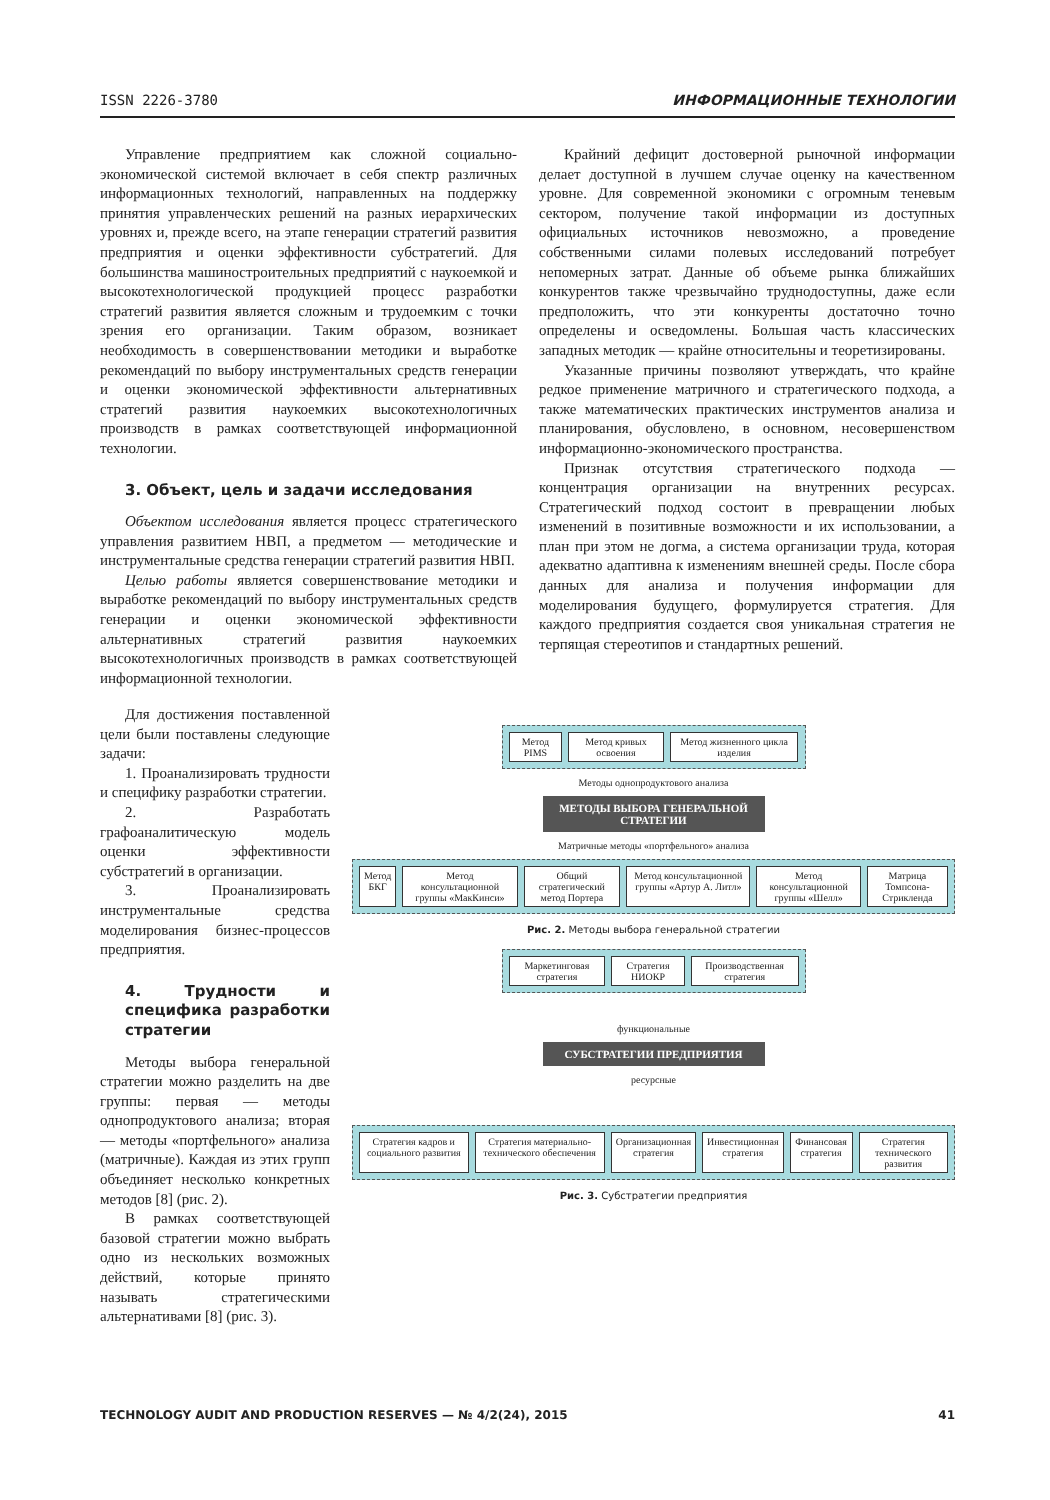ISSN 2226-3780 ИНФОРМАЦИОННЫЕ ТЕХНОЛОГИИ
Управление предприятием как сложной социально-экономической системой включает в себя спектр различных информационных технологий, направленных на поддержку принятия управленческих решений на разных иерархических уровнях и, прежде всего, на этапе генерации стратегий развития предприятия и оценки эффективности субстратегий. Для большинства машиностроительных предприятий с наукоемкой и высокотехнологической продукцией процесс разработки стратегий развития является сложным и трудоемким с точки зрения его организации. Таким образом, возникает необходимость в совершенствовании методики и выработке рекомендаций по выбору инструментальных средств генерации и оценки экономической эффективности альтернативных стратегий развития наукоемких высокотехнологичных производств в рамках соответствующей информационной технологии.
3. Объект, цель и задачи исследования
Объектом исследования является процесс стратегического управления развитием НВП, а предметом — методические и инструментальные средства генерации стратегий развития НВП.
Целью работы является совершенствование методики и выработке рекомендаций по выбору инструментальных средств генерации и оценки экономической эффективности альтернативных стратегий развития наукоемких высокотехнологичных производств в рамках соответствующей информационной технологии.
Крайний дефицит достоверной рыночной информации делает доступной в лучшем случае оценку на качественном уровне. Для современной экономики с огромным теневым сектором, получение такой информации из доступных официальных источников невозможно, а проведение собственными силами полевых исследований потребует непомерных затрат. Данные об объеме рынка ближайших конкурентов также чрезвычайно труднодоступны, даже если предположить, что эти конкуренты достаточно точно определены и осведомлены. Большая часть классических западных методик — крайне относительны и теоретизированы.
Указанные причины позволяют утверждать, что крайне редкое применение матричного и стратегического подхода, а также математических практических инструментов анализа и планирования, обусловлено, в основном, несовершенством информационно-экономического пространства.
Признак отсутствия стратегического подхода — концентрация организации на внутренних ресурсах. Стратегический подход состоит в превращении любых изменений в позитивные возможности и их использовании, а план при этом не догма, а система организации труда, которая адекватно адаптивна к изменениям внешней среды. После сбора данных для анализа и получения информации для моделирования будущего, формулируется стратегия. Для каждого предприятия создается своя уникальная стратегия не терпящая стереотипов и стандартных решений.
Для достижения поставленной цели были поставлены следующие задачи:
1. Проанализировать трудности и специфику разработки стратегии.
2. Разработать графоаналитическую модель оценки эффективности субстратегий в организации.
3. Проанализировать инструментальные средства моделирования бизнес-процессов предприятия.
4. Трудности и специфика разработки стратегии
Методы выбора генеральной стратегии можно разделить на две группы: первая — методы однопродуктового анализа; вторая — методы «портфельного» анализа (матричные). Каждая из этих групп объединяет несколько конкретных методов [8] (рис. 2).
В рамках соответствующей базовой стратегии можно выбрать одно из нескольких возможных действий, которые принято называть стратегическими альтернативами [8] (рис. 3).
Метод PIMS Метод кривых освоения Метод жизненного цикла изделия
Методы однопродуктового анализа
МЕТОДЫ ВЫБОРА ГЕНЕРАЛЬНОЙ СТРАТЕГИИ
Матричные методы «портфельного» анализа
Метод БКГ Метод консультационной группы «МакКинси»
Общий стратегический метод Портера
Метод консультационной группы «Артур А. Литл»
Метод консультационной группы «Шелл»
Матрица Томпсона-Стрикленда
Рис. 2. Методы выбора генеральной стратегии
Маркетинговая стратегия Стратегия НИОКР Производственная стратегия
функциональные
СУБСТРАТЕГИИ ПРЕДПРИЯТИЯ
ресурсные
Стратегия кадров и социального развития
Стратегия материально-технического обеспечения
Организационная стратегия Инвестиционная стратегия Финансовая стратегия Стратегия технического развития
Рис. 3. Субстратегии предприятия
TECHNOLOGY AUDIT AND PRODUCTION RESERVES — № 4/2(24), 2015 41